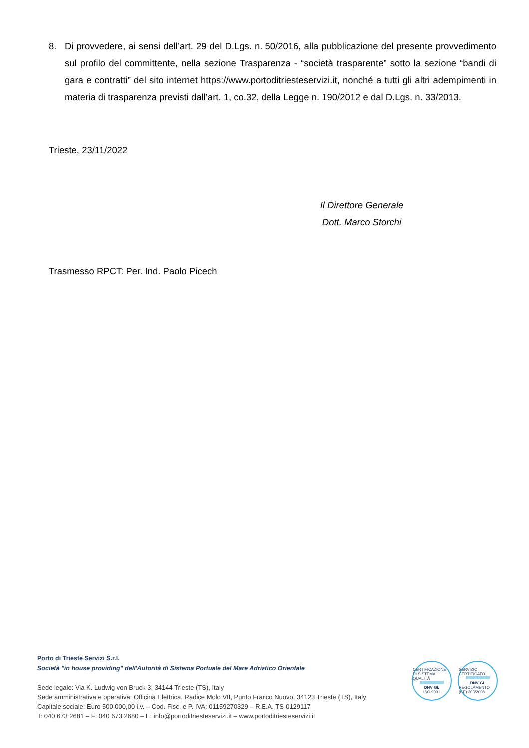8. Di provvedere, ai sensi dell’art. 29 del D.Lgs. n. 50/2016, alla pubblicazione del presente provvedimento sul profilo del committente, nella sezione Trasparenza - “società trasparente” sotto la sezione “bandi di gara e contratti” del sito internet https://www.portoditriesteservizi.it, nonché a tutti gli altri adempimenti in materia di trasparenza previsti dall’art. 1, co.32, della Legge n. 190/2012 e dal D.Lgs. n. 33/2013.
Trieste, 23/11/2022
Il Direttore Generale
Dott. Marco Storchi
Trasmesso RPCT: Per. Ind. Paolo Picech
Porto di Trieste Servizi S.r.l.
Società "in house providing" dell'Autorità di Sistema Portuale del Mare Adriatico Orientale
Sede legale: Via K. Ludwig von Bruck 3, 34144 Trieste (TS), Italy
Sede amministrativa e operativa: Officina Elettrica, Radice Molo VII, Punto Franco Nuovo, 34123 Trieste (TS), Italy
Capitale sociale: Euro 500.000,00 i.v. – Cod. Fisc. e P. IVA: 01159270329 – R.E.A. TS-0129117
T: 040 673 2681 – F: 040 673 2680 – E: info@portoditriesteservizi.it – www.portoditriesteservizi.it
CERTIFICAZIONE DI SISTEMA QUALITÀ
DNV·GL
ISO 9001
SERVIZIO CERTIFICATO
DNV·GL
REGOLAMENTO (CE) 303/2008